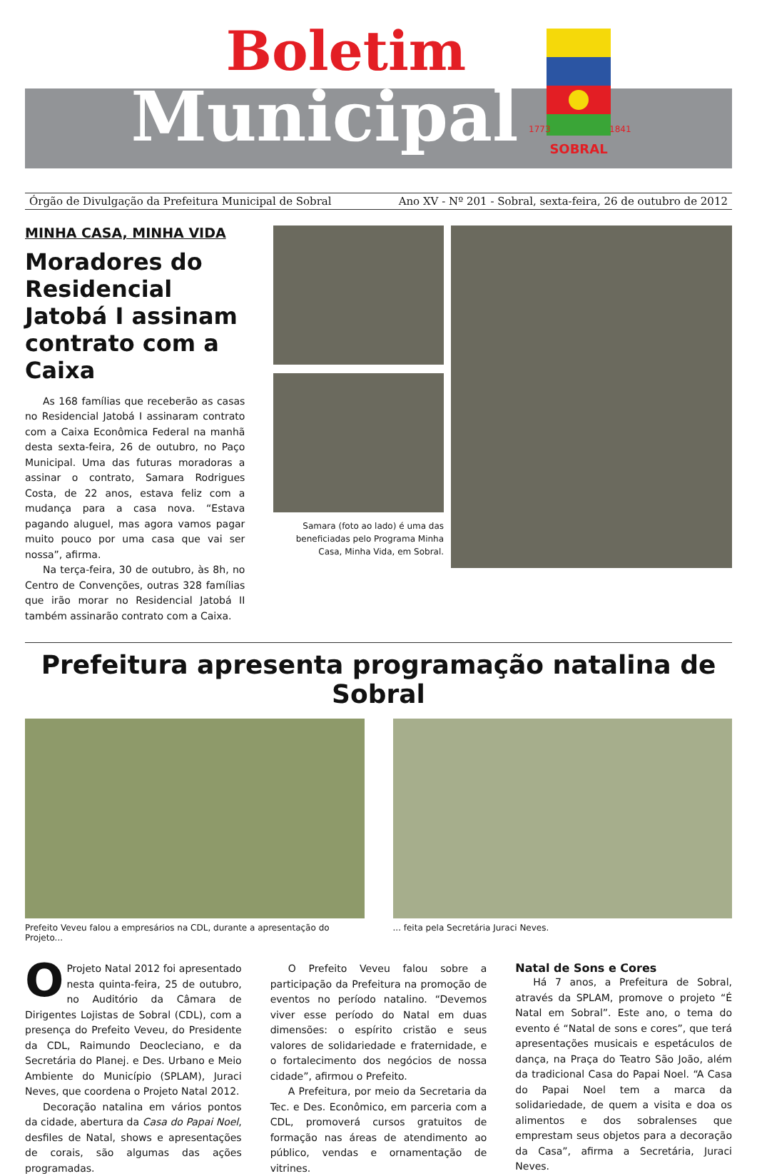Boletim
Municipal
SOBRAL
1773
1841
Órgão de Divulgação da Prefeitura Municipal de Sobral Ano XV - Nº 201 - Sobral, sexta-feira, 26 de outubro de 2012
MINHA CASA, MINHA VIDA
Moradores do Residencial Jatobá I assinam contrato com a Caixa
As 168 famílias que receberão as casas no Residencial Jatobá I assinaram contrato com a Caixa Econômica Federal na manhã desta sexta-feira, 26 de outubro, no Paço Municipal. Uma das futuras moradoras a assinar o contrato, Samara Rodrigues Costa, de 22 anos, estava feliz com a mudança para a casa nova. “Estava pagando aluguel, mas agora vamos pagar muito pouco por uma casa que vai ser nossa”, afirma.
Na terça-feira, 30 de outubro, às 8h, no Centro de Convenções, outras 328 famílias que irão morar no Residencial Jatobá II também assinarão contrato com a Caixa.
Samara (foto ao lado) é uma das beneficiadas pelo Programa Minha Casa, Minha Vida, em Sobral.
Prefeitura apresenta programação natalina de Sobral
Prefeito Veveu falou a empresários na CDL, durante a apresentação do Projeto...
... feita pela Secretária Juraci Neves.
OProjeto Natal 2012 foi apresentado nesta quinta-feira, 25 de outubro, no Auditório da Câmara de Dirigentes Lojistas de Sobral (CDL), com a presença do Prefeito Veveu, do Presidente da CDL, Raimundo Deocleciano, e da Secretária do Planej. e Des. Urbano e Meio Ambiente do Município (SPLAM), Juraci Neves, que coordena o Projeto Natal 2012.
Decoração natalina em vários pontos da cidade, abertura da Casa do Papai Noel, desfiles de Natal, shows e apresentações de corais, são algumas das ações programadas.
O Prefeito Veveu falou sobre a participação da Prefeitura na promoção de eventos no período natalino. “Devemos viver esse período do Natal em duas dimensões: o espírito cristão e seus valores de solidariedade e fraternidade, e o fortalecimento dos negócios de nossa cidade”, afirmou o Prefeito.
A Prefeitura, por meio da Secretaria da Tec. e Des. Econômico, em parceria com a CDL, promoverá cursos gratuitos de formação nas áreas de atendimento ao público, vendas e ornamentação de vitrines.
Natal de Sons e Cores
Há 7 anos, a Prefeitura de Sobral, através da SPLAM, promove o projeto “É Natal em Sobral”. Este ano, o tema do evento é “Natal de sons e cores”, que terá apresentações musicais e espetáculos de dança, na Praça do Teatro São João, além da tradicional Casa do Papai Noel. “A Casa do Papai Noel tem a marca da solidariedade, de quem a visita e doa os alimentos e dos sobralenses que emprestam seus objetos para a decoração da Casa”, afirma a Secretária, Juraci Neves.